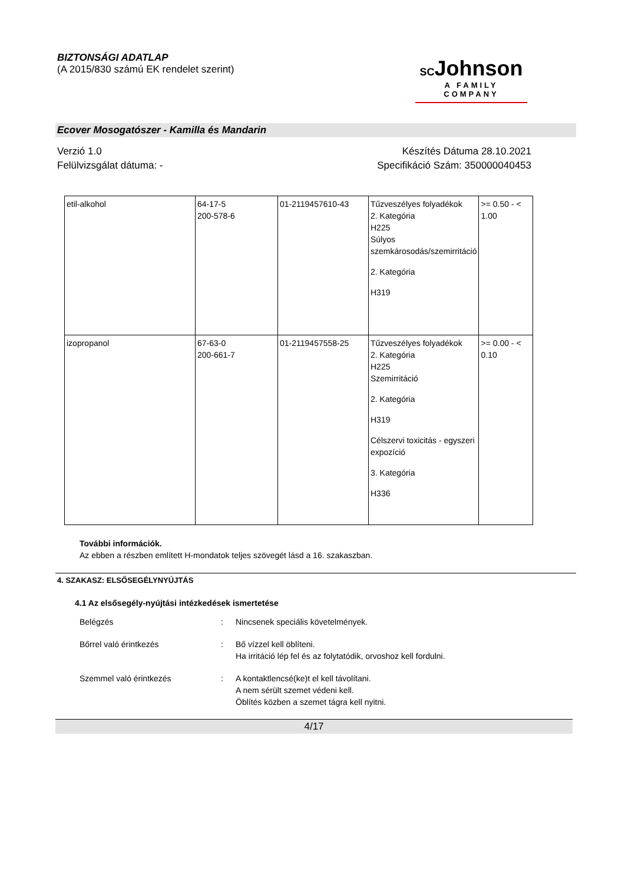BIZTONSÁGI ADATLAP
(A 2015/830 számú EK rendelet szerint)
SCJohnson
A FAMILY COMPANY
Ecover Mosogatószer - Kamilla és Mandarin
Verzió 1.0
Felülvizsgálat dátuma: -
Készítés Dátuma 28.10.2021
Specifikáció Szám: 350000040453
| etil-alkohol | 64-17-5 200-578-6 | 01-2119457610-43 | Tűzveszélyes folyadékok 2. Kategória H225 Súlyos szemkárosodás/szemirritáció 2. Kategória H319 | >= 0.50 - < 1.00 |
| izopropanol | 67-63-0 200-661-7 | 01-2119457558-25 | Tűzveszélyes folyadékok 2. Kategória H225 Szemirritáció 2. Kategória H319 Célszervi toxicitás - egyszeri expozíció 3. Kategória H336 | >= 0.00 - < 0.10 |
További információk.
Az ebben a részben említett H-mondatok teljes szövegét lásd a 16. szakaszban.
4. SZAKASZ: ELSŐSEGÉLYNYÚJTÁS
4.1 Az elsősegély-nyújtási intézkedések ismertetése
Belégzés : Nincsenek speciális követelmények.
Bőrrel való érintkezés : Bő vízzel kell öblíteni.
Ha irritáció lép fel és az folytatódik, orvoshoz kell fordulni.
Szemmel való érintkezés : A kontaktlencsé(ke)t el kell távolítani.
A nem sérült szemet védeni kell.
Öblítés közben a szemet tágra kell nyitni.
4/17